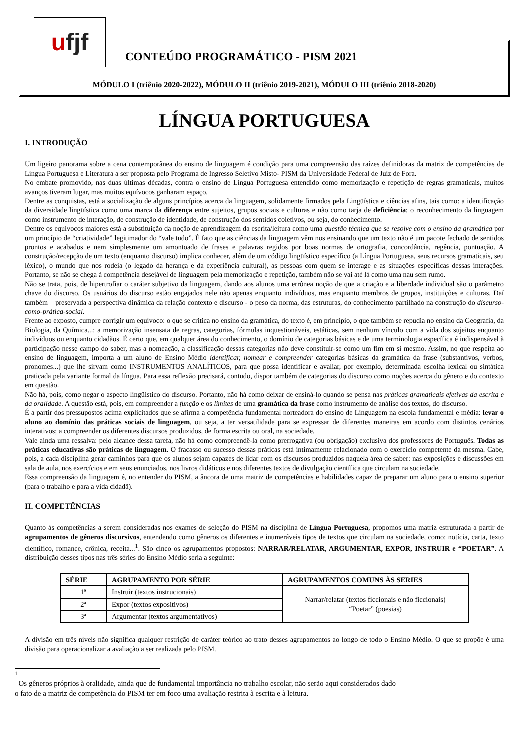ufjf
CONTEÚDO PROGRAMÁTICO - PISM 2021
MÓDULO I (triênio 2020-2022), MÓDULO II (triênio 2019-2021), MÓDULO III (triênio 2018-2020)
LÍNGUA PORTUGUESA
I. INTRODUÇÃO
Um ligeiro panorama sobre a cena contemporânea do ensino de linguagem é condição para uma compreensão das raízes definidoras da matriz de competências de Língua Portuguesa e Literatura a ser proposta pelo Programa de Ingresso Seletivo Misto- PISM da Universidade Federal de Juiz de Fora.
No embate promovido, nas duas últimas décadas, contra o ensino de Língua Portuguesa entendido como memorização e repetição de regras gramaticais, muitos avanços tiveram lugar, mas muitos equívocos ganharam espaço.
Dentre as conquistas, está a socialização de alguns princípios acerca da linguagem, solidamente firmados pela Lingüística e ciências afins, tais como: a identificação da diversidade lingüística como uma marca da diferença entre sujeitos, grupos sociais e culturas e não como tarja de deficiência; o reconhecimento da linguagem como instrumento de interação, de construção de identidade, de construção dos sentidos coletivos, ou seja, do conhecimento.
Dentre os equívocos maiores está a substituição da noção de aprendizagem da escrita/leitura como uma questão técnica que se resolve com o ensino da gramática por um princípio de “criatividade” legitimador do “vale tudo”. É fato que as ciências da linguagem vêm nos ensinando que um texto não é um pacote fechado de sentidos prontos e acabados e nem simplesmente um amontoado de frases e palavras regidos por boas normas de ortografia, concordância, regência, pontuação. A construção/recepção de um texto (enquanto discurso) implica conhecer, além de um código lingüístico específico (a Língua Portuguesa, seus recursos gramaticais, seu léxico), o mundo que nos rodeia (o legado da herança e da experiência cultural), as pessoas com quem se interage e as situações específicas dessas interações. Portanto, se não se chega à competência desejável de linguagem pela memorização e repetição, também não se vai até lá como uma nau sem rumo.
Não se trata, pois, de hipertrofiar o caráter subjetivo da linguagem, dando aos alunos uma errônea noção de que a criação e a liberdade individual são o parâmetro chave do discurso. Os usuários do discurso estão engajados nele não apenas enquanto indivíduos, mas enquanto membros de grupos, instituições e culturas. Daí também – preservada a perspectiva dinâmica da relação contexto e discurso - o peso da norma, das estruturas, do conhecimento partilhado na construção do discurso-como-prática-social.
Frente ao exposto, cumpre corrigir um equívoco: o que se critica no ensino da gramática, do texto é, em princípio, o que também se repudia no ensino da Geografia, da Biologia, da Química...: a memorização insensata de regras, categorias, fórmulas inquestionáveis, estáticas, sem nenhum vínculo com a vida dos sujeitos enquanto indivíduos ou enquanto cidadãos. É certo que, em qualquer área do conhecimento, o domínio de categorias básicas e de uma terminologia específica é indispensável à participação nesse campo do saber, mas a nomeação, a classificação dessas categorias não deve constituir-se como um fim em si mesmo. Assim, no que respeita ao ensino de linguagem, importa a um aluno de Ensino Médio identificar, nomear e compreender categorias básicas da gramática da frase (substantivos, verbos, pronomes...) que lhe sirvam como INSTRUMENTOS ANALÍTICOS, para que possa identificar e avaliar, por exemplo, determinada escolha lexical ou sintática praticada pela variante formal da língua. Para essa reflexão precisará, contudo, dispor também de categorias do discurso como noções acerca do gênero e do contexto em questão.
Não há, pois, como negar o aspecto lingüístico do discurso. Portanto, não há como deixar de ensiná-lo quando se pensa nas práticas gramaticais efetivas da escrita e da oralidade. A questão está, pois, em compreender a função e os limites de uma gramática da frase como instrumento de análise dos textos, do discurso.
É a partir dos pressupostos acima explicitados que se afirma a competência fundamental norteadora do ensino de Linguagem na escola fundamental e média: levar o aluno ao domínio das práticas sociais de linguagem, ou seja, a ter versatilidade para se expressar de diferentes maneiras em acordo com distintos cenários interativos; a compreender os diferentes discursos produzidos, de forma escrita ou oral, na sociedade.
Vale ainda uma ressalva: pelo alcance dessa tarefa, não há como compreendê-la como prerrogativa (ou obrigação) exclusiva dos professores de Português. Todas as práticas educativas são práticas de linguagem. O fracasso ou sucesso dessas práticas está intimamente relacionado com o exercício competente da mesma. Cabe, pois, a cada disciplina gerar caminhos para que os alunos sejam capazes de lidar com os discursos produzidos naquela área de saber: nas exposições e discussões em sala de aula, nos exercícios e em seus enunciados, nos livros didáticos e nos diferentes textos de divulgação científica que circulam na sociedade.
Essa compreensão da linguagem é, no entender do PISM, a âncora de uma matriz de competências e habilidades capaz de preparar um aluno para o ensino superior (para o trabalho e para a vida cidadã).
II. COMPETÊNCIAS
Quanto às competências a serem consideradas nos exames de seleção do PISM na disciplina de Língua Portuguesa, propomos uma matriz estruturada a partir de agrupamentos de gêneros discursivos, entendendo como gêneros os diferentes e inumeráveis tipos de textos que circulam na sociedade, como: notícia, carta, texto científico, romance, crônica, receita...<sup>1</sup>. São cinco os agrupamentos propostos: NARRAR/RELATAR, ARGUMENTAR, EXPOR, INSTRUIR e “POETAR”. A distribuição desses tipos nas três séries do Ensino Médio seria a seguinte:
| SÉRIE | AGRUPAMENTO POR SÉRIE | AGRUPAMENTOS COMUNS ÀS SERIES |
| --- | --- | --- |
| 1ª | Instruir (textos instrucionais) | Narrar/relatar (textos ficcionais e não ficcionais) “Poetar” (poesias) |
| 2ª | Expor (textos expositivos) | |
| 3ª | Argumentar (textos argumentativos) | |
A divisão em três níveis não significa qualquer restrição de caráter teórico ao trato desses agrupamentos ao longo de todo o Ensino Médio. O que se propõe é uma divisão para operacionalizar a avaliação a ser realizada pelo PISM.
1
Os gêneros próprios à oralidade, ainda que de fundamental importância no trabalho escolar, não serão aqui considerados dado
o fato de a matriz de competência do PISM ter em foco uma avaliação restrita à escrita e à leitura.